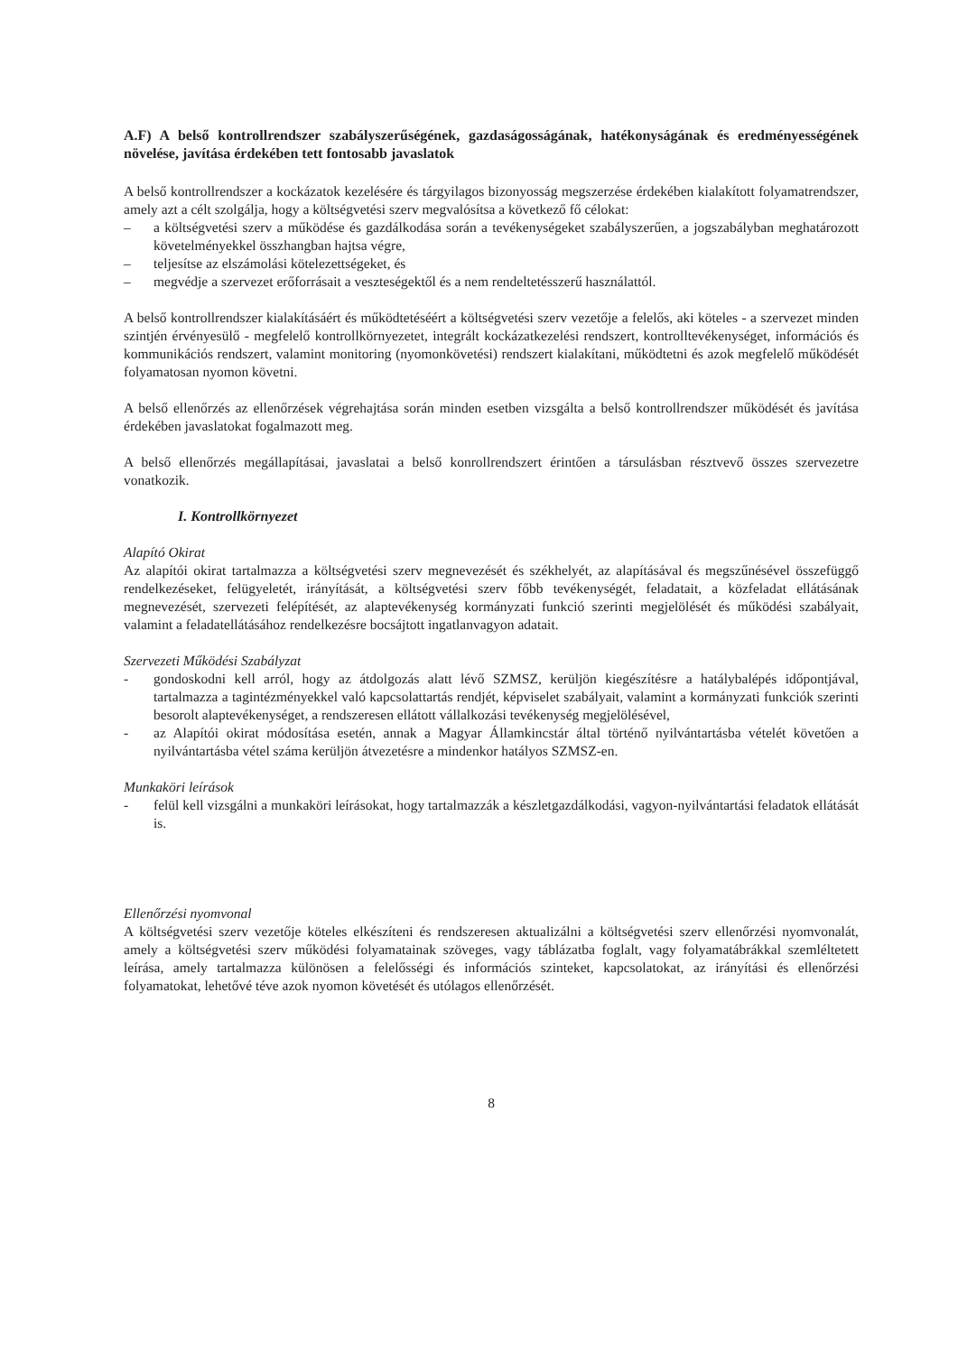A.F) A belső kontrollrendszer szabályszerűségének, gazdaságosságának, hatékonyságának és eredményességének növelése, javítása érdekében tett fontosabb javaslatok
A belső kontrollrendszer a kockázatok kezelésére és tárgyilagos bizonyosság megszerzése érdekében kialakított folyamatrendszer, amely azt a célt szolgálja, hogy a költségvetési szerv megvalósítsa a következő fő célokat:
– a költségvetési szerv a működése és gazdálkodása során a tevékenységeket szabályszerűen, a jogszabályban meghatározott követelményekkel összhangban hajtsa végre,
– teljesítse az elszámolási kötelezettségeket, és
– megvédje a szervezet erőforrásait a veszteségektől és a nem rendeltetésszerű használattól.
A belső kontrollrendszer kialakításáért és működtetéséért a költségvetési szerv vezetője a felelős, aki köteles - a szervezet minden szintjén érvényesülő - megfelelő kontrollkörnyezetet, integrált kockázatkezelési rendszert, kontrolltevékenységet, információs és kommunikációs rendszert, valamint monitoring (nyomonkövetési) rendszert kialakítani, működtetni és azok megfelelő működését folyamatosan nyomon követni.
A belső ellenőrzés az ellenőrzések végrehajtása során minden esetben vizsgálta a belső kontrollrendszer működését és javítása érdekében javaslatokat fogalmazott meg.
A belső ellenőrzés megállapításai, javaslatai a belső konrollrendszert érintően a társulásban résztvevő összes szervezetre vonatkozik.
I. Kontrollkörnyezet
Alapító Okirat
Az alapítói okirat tartalmazza a költségvetési szerv megnevezését és székhelyét, az alapításával és megszűnésével összefüggő rendelkezéseket, felügyeletét, irányítását, a költségvetési szerv főbb tevékenységét, feladatait, a közfeladat ellátásának megnevezését, szervezeti felépítését, az alaptevékenység kormányzati funkció szerinti megjelölését és működési szabályait, valamint a feladatellátásához rendelkezésre bocsájtott ingatlanvagyon adatait.
Szervezeti Működési Szabályzat
- gondoskodni kell arról, hogy az átdolgozás alatt lévő SZMSZ, kerüljön kiegészítésre a hatálybalépés időpontjával, tartalmazza a tagintézményekkel való kapcsolattartás rendjét, képviselet szabályait, valamint a kormányzati funkciók szerinti besorolt alaptevékenységet, a rendszeresen ellátott vállalkozási tevékenység megjelölésével,
- az Alapítói okirat módosítása esetén, annak a Magyar Államkincstár által történő nyilvántartásba vételét követően a nyilvántartásba vétel száma kerüljön átvezetésre a mindenkor hatályos SZMSZ-en.
Munkaköri leírások
- felül kell vizsgálni a munkaköri leírásokat, hogy tartalmazzák a készletgazdálkodási, vagyon-nyilvántartási feladatok ellátását is.
Ellenőrzési nyomvonal
A költségvetési szerv vezetője köteles elkészíteni és rendszeresen aktualizálni a költségvetési szerv ellenőrzési nyomvonalát, amely a költségvetési szerv működési folyamatainak szöveges, vagy táblázatba foglalt, vagy folyamatábrákkal szemléltetett leírása, amely tartalmazza különösen a felelősségi és információs szinteket, kapcsolatokat, az irányítási és ellenőrzési folyamatokat, lehetővé téve azok nyomon követését és utólagos ellenőrzését.
8